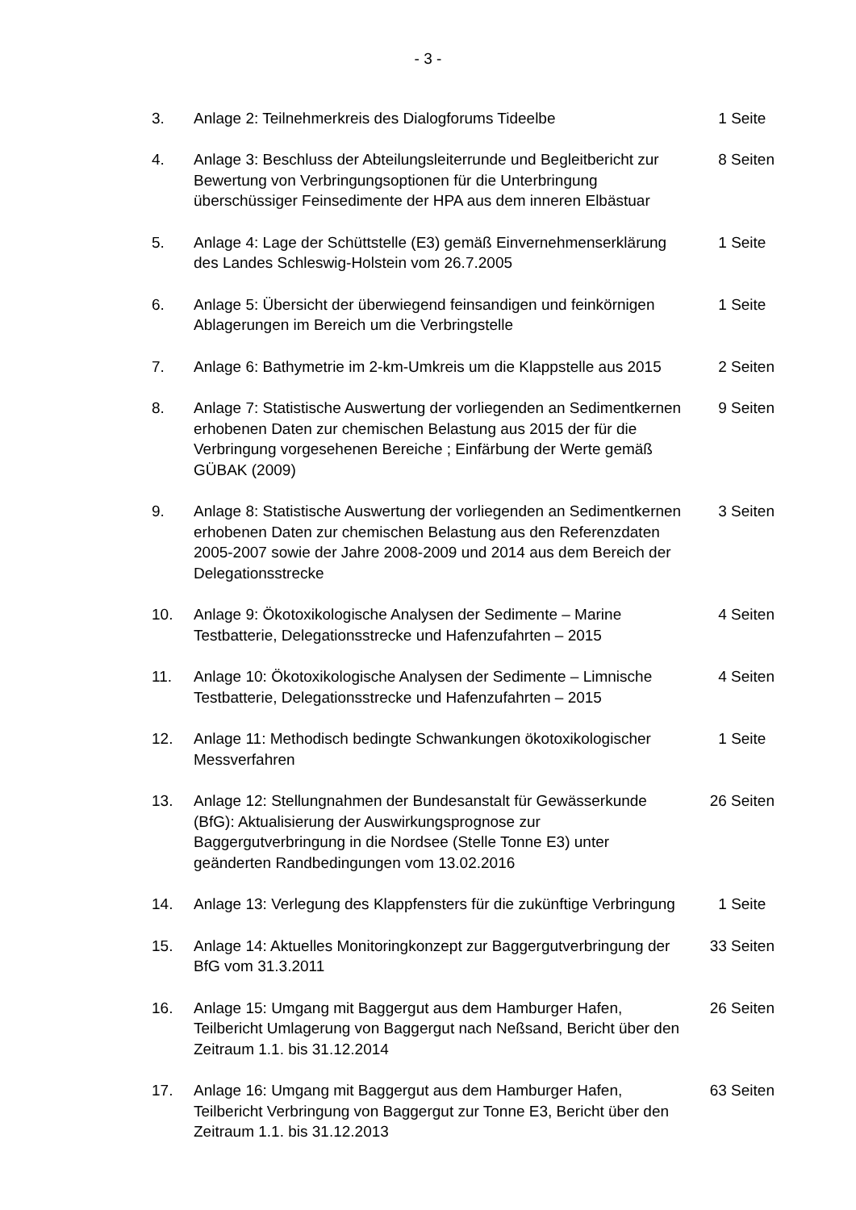- 3 -
3. Anlage 2: Teilnehmerkreis des Dialogforums Tideelbe 1 Seite
4. Anlage 3: Beschluss der Abteilungsleiterrunde und Begleitbericht zur Bewertung von Verbringungsoptionen für die Unterbringung überschüssiger Feinsedimente der HPA aus dem inneren Elbästuar
8 Seiten
5. Anlage 4: Lage der Schüttstelle (E3) gemäß Einvernehmenserklärung des Landes Schleswig-Holstein vom 26.7.2005
1 Seite
6. Anlage 5: Übersicht der überwiegend feinsandigen und feinkörnigen Ablagerungen im Bereich um die Verbringstelle
1 Seite
7. Anlage 6: Bathymetrie im 2-km-Umkreis um die Klappstelle aus 2015
2 Seiten
8. Anlage 7: Statistische Auswertung der vorliegenden an Sedimentkernen erhobenen Daten zur chemischen Belastung aus 2015 der für die Verbringung vorgesehenen Bereiche ; Einfärbung der Werte gemäß GÜBAK (2009)
9 Seiten
9. Anlage 8: Statistische Auswertung der vorliegenden an Sedimentkernen erhobenen Daten zur chemischen Belastung aus den Referenzdaten 2005-2007 sowie der Jahre 2008-2009 und 2014 aus dem Bereich der Delegationsstrecke
3 Seiten
10. Anlage 9: Ökotoxikologische Analysen der Sedimente – Marine Testbatterie, Delegationsstrecke und Hafenzufahrten – 2015
4 Seiten
11. Anlage 10: Ökotoxikologische Analysen der Sedimente – Limnische Testbatterie, Delegationsstrecke und Hafenzufahrten – 2015
4 Seiten
12. Anlage 11: Methodisch bedingte Schwankungen ökotoxikologischer Messverfahren
1 Seite
13. Anlage 12: Stellungnahmen der Bundesanstalt für Gewässerkunde (BfG): Aktualisierung der Auswirkungsprognose zur Baggergutverbringung in die Nordsee (Stelle Tonne E3) unter geänderten Randbedingungen vom 13.02.2016
26 Seiten
14. Anlage 13: Verlegung des Klappfensters für die zukünftige Verbringung
1 Seite
15. Anlage 14: Aktuelles Monitoringkonzept zur Baggergutverbringung der BfG vom 31.3.2011
33 Seiten
16. Anlage 15: Umgang mit Baggergut aus dem Hamburger Hafen, Teilbericht Umlagerung von Baggergut nach Neßsand, Bericht über den Zeitraum 1.1. bis 31.12.2014
26 Seiten
17. Anlage 16: Umgang mit Baggergut aus dem Hamburger Hafen, Teilbericht Verbringung von Baggergut zur Tonne E3, Bericht über den Zeitraum 1.1. bis 31.12.2013
63 Seiten